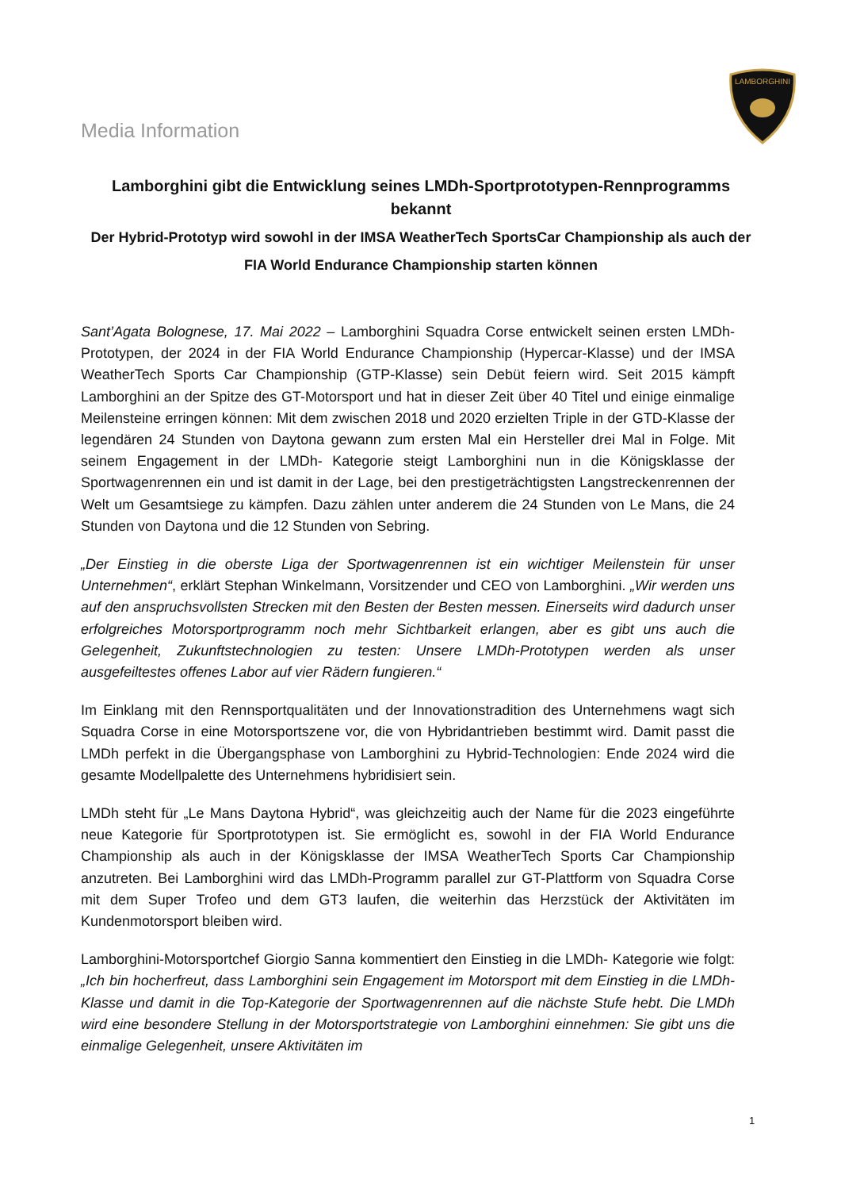LAMBORGHINI
Media Information
Lamborghini gibt die Entwicklung seines LMDh-Sportprototypen-Rennprogramms bekannt
Der Hybrid-Prototyp wird sowohl in der IMSA WeatherTech SportsCar Championship als auch der FIA World Endurance Championship starten können
Sant’Agata Bolognese, 17. Mai 2022 – Lamborghini Squadra Corse entwickelt seinen ersten LMDh-Prototypen, der 2024 in der FIA World Endurance Championship (Hypercar-Klasse) und der IMSA WeatherTech Sports Car Championship (GTP-Klasse) sein Debüt feiern wird. Seit 2015 kämpft Lamborghini an der Spitze des GT-Motorsport und hat in dieser Zeit über 40 Titel und einige einmalige Meilensteine erringen können: Mit dem zwischen 2018 und 2020 erzielten Triple in der GTD-Klasse der legendären 24 Stunden von Daytona gewann zum ersten Mal ein Hersteller drei Mal in Folge. Mit seinem Engagement in der LMDh- Kategorie steigt Lamborghini nun in die Königsklasse der Sportwagenrennen ein und ist damit in der Lage, bei den prestigeträchtigsten Langstreckenrennen der Welt um Gesamtsiege zu kämpfen. Dazu zählen unter anderem die 24 Stunden von Le Mans, die 24 Stunden von Daytona und die 12 Stunden von Sebring.
„Der Einstieg in die oberste Liga der Sportwagenrennen ist ein wichtiger Meilenstein für unser Unternehmen“, erklärt Stephan Winkelmann, Vorsitzender und CEO von Lamborghini. „Wir werden uns auf den anspruchsvollsten Strecken mit den Besten der Besten messen. Einerseits wird dadurch unser erfolgreiches Motorsportprogramm noch mehr Sichtbarkeit erlangen, aber es gibt uns auch die Gelegenheit, Zukunftstechnologien zu testen: Unsere LMDh-Prototypen werden als unser ausgefeiltestes offenes Labor auf vier Rädern fungieren.“
Im Einklang mit den Rennsportqualitäten und der Innovationstradition des Unternehmens wagt sich Squadra Corse in eine Motorsportszene vor, die von Hybridantrieben bestimmt wird. Damit passt die LMDh perfekt in die Übergangsphase von Lamborghini zu Hybrid-Technologien: Ende 2024 wird die gesamte Modellpalette des Unternehmens hybridisiert sein.
LMDh steht für „Le Mans Daytona Hybrid“, was gleichzeitig auch der Name für die 2023 eingeführte neue Kategorie für Sportprototypen ist. Sie ermöglicht es, sowohl in der FIA World Endurance Championship als auch in der Königsklasse der IMSA WeatherTech Sports Car Championship anzutreten. Bei Lamborghini wird das LMDh-Programm parallel zur GT-Plattform von Squadra Corse mit dem Super Trofeo und dem GT3 laufen, die weiterhin das Herzstück der Aktivitäten im Kundenmotorsport bleiben wird.
Lamborghini-Motorsportchef Giorgio Sanna kommentiert den Einstieg in die LMDh- Kategorie wie folgt: „Ich bin hocherfreut, dass Lamborghini sein Engagement im Motorsport mit dem Einstieg in die LMDh-Klasse und damit in die Top-Kategorie der Sportwagenrennen auf die nächste Stufe hebt. Die LMDh wird eine besondere Stellung in der Motorsportstrategie von Lamborghini einnehmen: Sie gibt uns die einmalige Gelegenheit, unsere Aktivitäten im
1